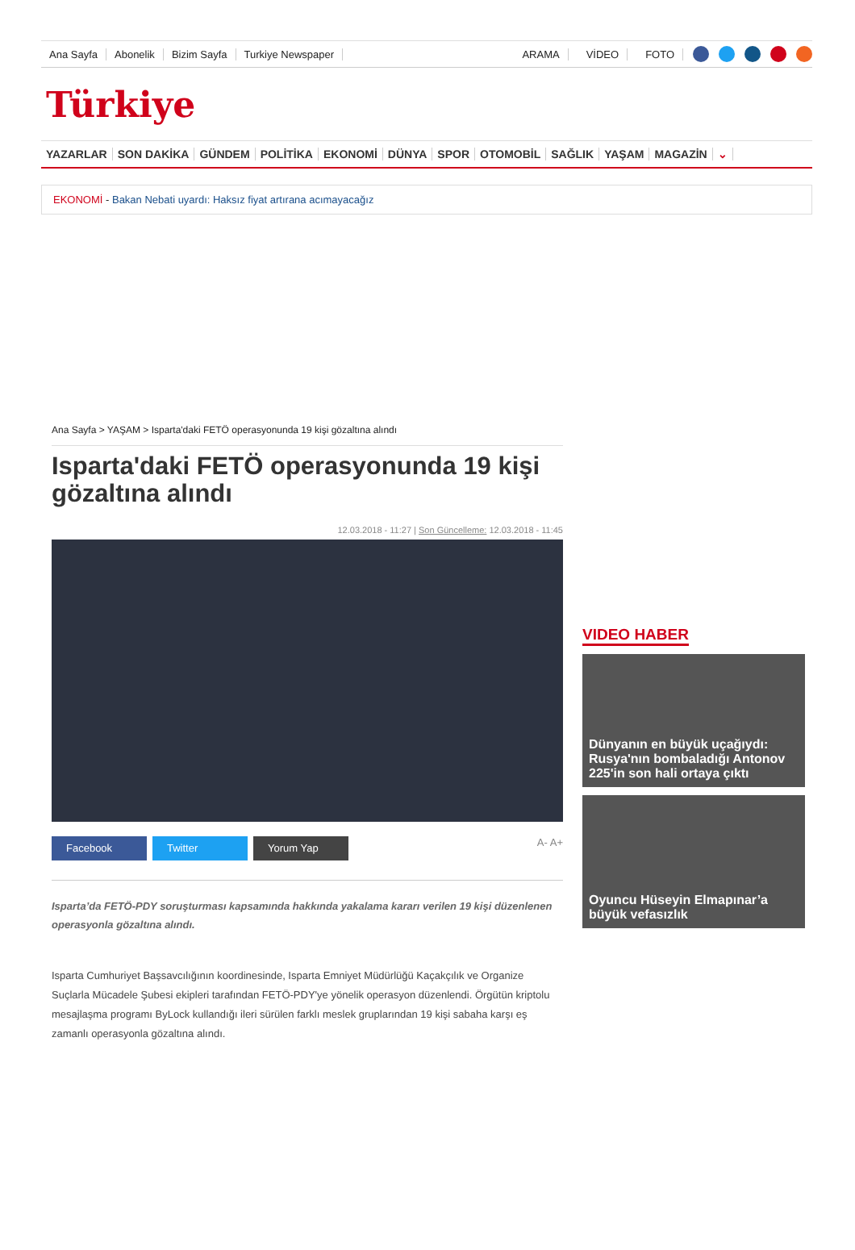Ana Sayfa Abonelik Bizim Sayfa Turkiye Newspaper ARAMA VİDEO FOTO
Türkiye
YAZARLAR SON DAKİKA GÜNDEM POLİTİKA EKONOMİ DÜNYA SPOR OTOMOBİL SAĞLIK YAŞAM MAGAZİN ⌄
EKONOMİ - Bakan Nebati uyardı: Haksız fiyat artırana acımayacağız
Ana Sayfa > YAŞAM > Isparta'daki FETÖ operasyonunda 19 kişi gözaltına alındı
Isparta'daki FETÖ operasyonunda 19 kişi gözaltına alındı
12.03.2018 - 11:27 | Son Güncelleme: 12.03.2018 - 11:45
Facebook Twitter Yorum Yap
A- A+
Isparta’da FETÖ-PDY soruşturması kapsamında hakkında yakalama kararı verilen 19 kişi düzenlenen operasyonla gözaltına alındı.
Isparta Cumhuriyet Başsavcılığının koordinesinde, Isparta Emniyet Müdürlüğü Kaçakçılık ve Organize Suçlarla Mücadele Şubesi ekipleri tarafından FETÖ-PDY'ye yönelik operasyon düzenlendi. Örgütün kriptolu mesajlaşma programı ByLock kullandığı ileri sürülen farklı meslek gruplarından 19 kişi sabaha karşı eş zamanlı operasyonla gözaltına alındı.
VIDEO HABER
Dünyanın en büyük uçağıydı: Rusya'nın bombaladığı Antonov 225'in son hali ortaya çıktı
Oyuncu Hüseyin Elmapınar’a büyük vefasızlık